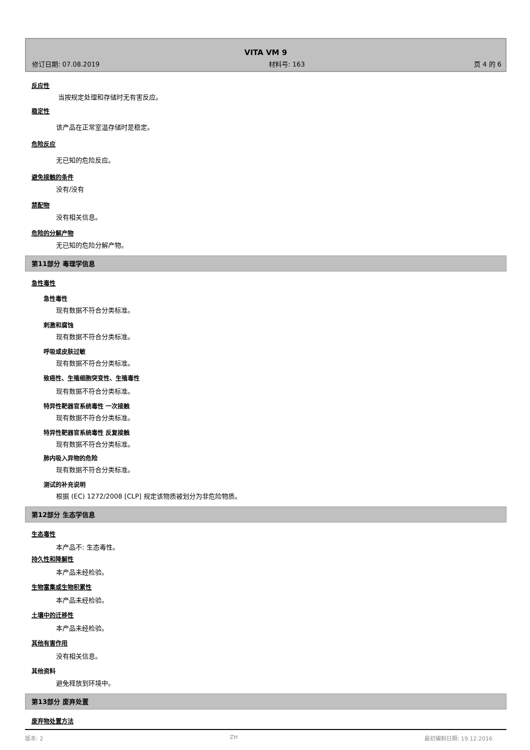VITA VM 9
修订日期: 07.08.2019 材料号: 163 页 4 的 6
反应性
当按规定处理和存储时无有害反应。
稳定性
该产品在正常室温存储时是稳定。
危险反应
无已知的危险反应。
避免接触的条件
没有/没有
禁配物
没有相关信息。
危险的分解产物
无已知的危险分解产物。
第11部分 毒理学信息
急性毒性
急性毒性
现有数据不符合分类标准。
刺激和腐蚀
现有数据不符合分类标准。
呼吸或皮肤过敏
现有数据不符合分类标准。
致癌性、生殖细胞突变性、生殖毒性
现有数据不符合分类标准。
特异性靶器官系统毒性 一次接触
现有数据不符合分类标准。
特异性靶器官系统毒性 反复接触
现有数据不符合分类标准。
肺内吸入异物的危险
现有数据不符合分类标准。
测试的补充说明
根据 (EC) 1272/2008 [CLP] 规定该物质被划分为非危险物质。
第12部分 生态学信息
生态毒性
本产品不: 生态毒性。
持久性和降解性
本产品未经检验。
生物富集或生物积累性
本产品未经检验。
土壤中的迁移性
本产品未经检验。
其他有害作用
没有相关信息。
其他资料
避免释放到环境中。
第13部分 废弃处置
废弃物处置方法
版本: 2 ZH 最初编制日期: 19.12.2016